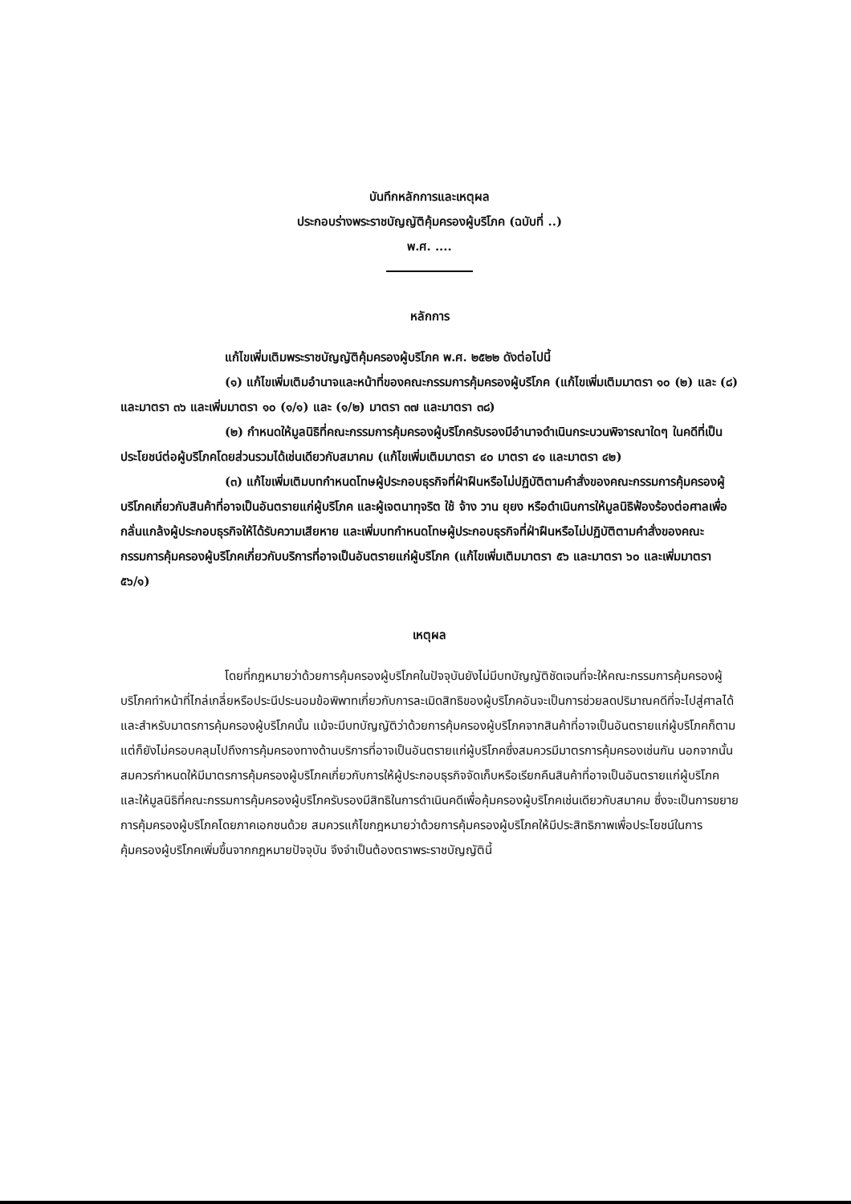บันทึกหลักการและเหตุผล
ประกอบร่างพระราชบัญญัติคุ้มครองผู้บริโภค (ฉบับที่ ..)
พ.ศ. ....
หลักการ
แก้ไขเพิ่มเติมพระราชบัญญัติคุ้มครองผู้บริโภค พ.ศ. ๒๕๒๒ ดังต่อไปนี้
(๑) แก้ไขเพิ่มเติมอำนาจและหน้าที่ของคณะกรรมการคุ้มครองผู้บริโภค (แก้ไขเพิ่มเติมมาตรา ๑๐ (๒) และ (๘) และมาตรา ๓๖ และเพิ่มมาตรา ๑๐ (๑/๑) และ (๑/๒) มาตรา ๓๗ และมาตรา ๓๘)
(๒) กำหนดให้มูลนิธิที่คณะกรรมการคุ้มครองผู้บริโภครับรองมีอำนาจดำเนินกระบวนพิจารณาใดๆ ในคดีที่เป็นประโยชน์ต่อผู้บริโภคโดยส่วนรวมได้เช่นเดียวกับสมาคม (แก้ไขเพิ่มเติมมาตรา ๔๐ มาตรา ๔๑ และมาตรา ๔๒)
(๓) แก้ไขเพิ่มเติมบทกำหนดโทษผู้ประกอบธุรกิจที่ฝ่าฝืนหรือไม่ปฏิบัติตามคำสั่งของคณะกรรมการคุ้มครองผู้บริโภคเกี่ยวกับสินค้าที่อาจเป็นอันตรายแก่ผู้บริโภค และผู้เจตนาทุจริต ใช้ จ้าง วาน ยุยง หรือดำเนินการให้มูลนิธิฟ้องร้องต่อศาลเพื่อกลั่นแกล้งผู้ประกอบธุรกิจให้ได้รับความเสียหาย และเพิ่มบทกำหนดโทษผู้ประกอบธุรกิจที่ฝ่าฝืนหรือไม่ปฏิบัติตามคำสั่งของคณะกรรมการคุ้มครองผู้บริโภคเกี่ยวกับบริการที่อาจเป็นอันตรายแก่ผู้บริโภค (แก้ไขเพิ่มเติมมาตรา ๕๖ และมาตรา ๖๐ และเพิ่มมาตรา ๕๖/๑)
เหตุผล
โดยที่กฎหมายว่าด้วยการคุ้มครองผู้บริโภคในปัจจุบันยังไม่มีบทบัญญัติชัดเจนที่จะให้คณะกรรมการคุ้มครองผู้บริโภคทำหน้าที่ไกล่เกลี่ยหรือประนีประนอมข้อพิพาทเกี่ยวกับการละเมิดสิทธิของผู้บริโภคอันจะเป็นการช่วยลดปริมาณคดีที่จะไปสู่ศาลได้ และสำหรับมาตรการคุ้มครองผู้บริโภคนั้น แม้จะมีบทบัญญัติว่าด้วยการคุ้มครองผู้บริโภคจากสินค้าที่อาจเป็นอันตรายแก่ผู้บริโภคก็ตาม แต่ก็ยังไม่ครอบคลุมไปถึงการคุ้มครองทางด้านบริการที่อาจเป็นอันตรายแก่ผู้บริโภคซึ่งสมควรมีมาตรการคุ้มครองเช่นกัน นอกจากนั้น สมควรกำหนดให้มีมาตรการคุ้มครองผู้บริโภคเกี่ยวกับการให้ผู้ประกอบธุรกิจจัดเก็บหรือเรียกคืนสินค้าที่อาจเป็นอันตรายแก่ผู้บริโภค และให้มูลนิธิที่คณะกรรมการคุ้มครองผู้บริโภครับรองมีสิทธิในการดำเนินคดีเพื่อคุ้มครองผู้บริโภคเช่นเดียวกับสมาคม ซึ่งจะเป็นการขยายการคุ้มครองผู้บริโภคโดยภาคเอกชนด้วย สมควรแก้ไขกฎหมายว่าด้วยการคุ้มครองผู้บริโภคให้มีประสิทธิภาพเพื่อประโยชน์ในการคุ้มครองผู้บริโภคเพิ่มขึ้นจากกฎหมายปัจจุบัน จึงจำเป็นต้องตราพระราชบัญญัตินี้